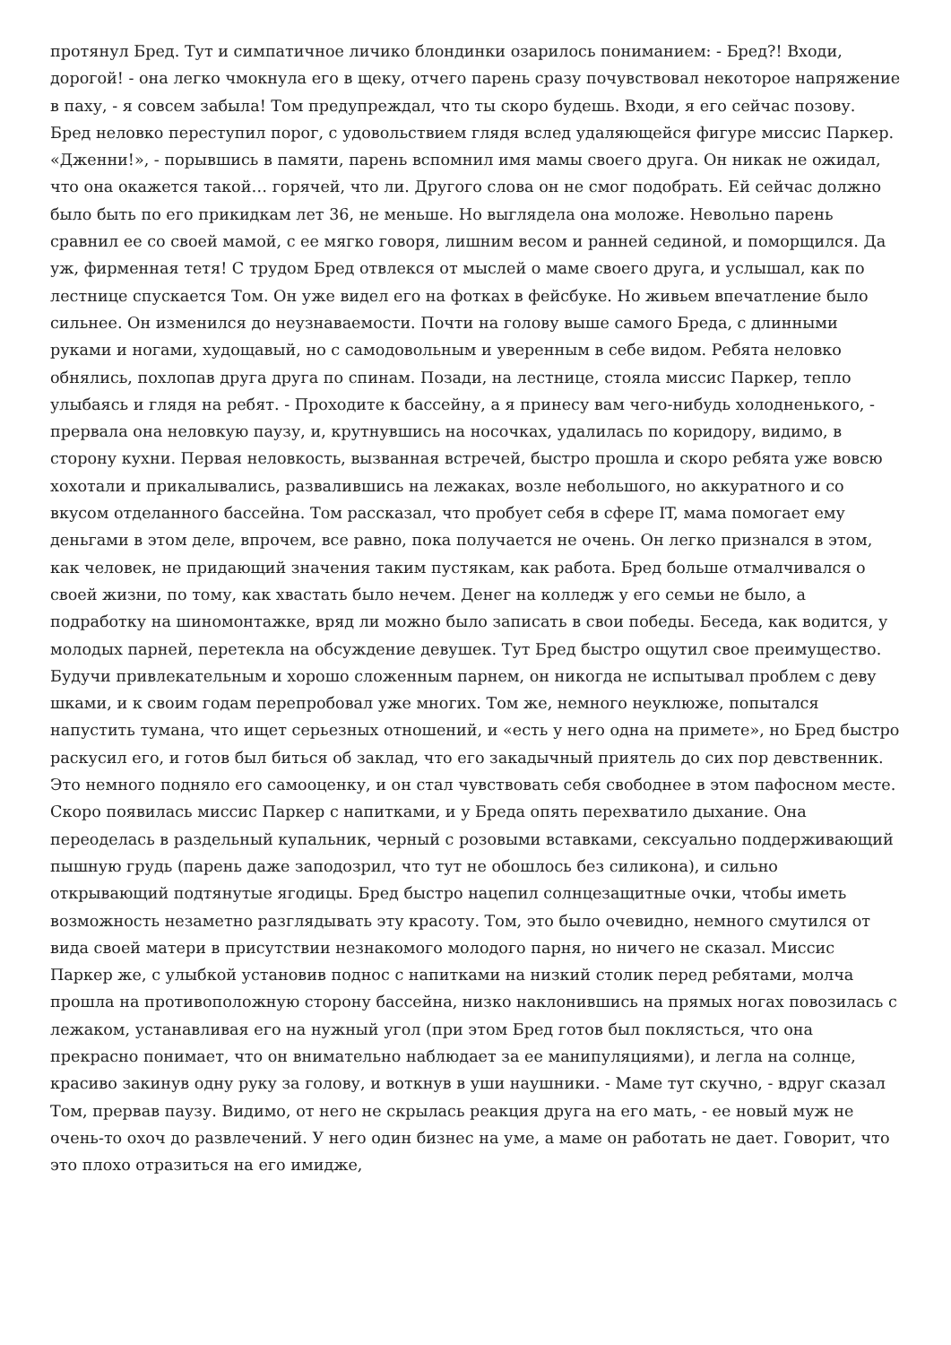протянул Бред. Тут и симпатичное личико блондинки озарилось пониманием: - Бред?! Входи, дорогой! - она легко чмокнула его в щеку, отчего парень сразу почувствовал некоторое напряжение в паху, - я совсем забыла! Том предупреждал, что ты скоро будешь. Входи, я его сейчас позову. Бред неловко переступил порог, с удовольствием глядя вслед удаляющейся фигуре миссис Паркер. «Дженни!», - порывшись в памяти, парень вспомнил имя мамы своего друга. Он никак не ожидал, что она окажется такой… горячей, что ли. Другого слова он не смог подобрать. Ей сейчас должно было быть по его прикидкам лет 36, не меньше. Но выглядела она моложе. Невольно парень сравнил ее со своей мамой, с ее мягко говоря, лишним весом и ранней сединой, и поморщился. Да уж, фирменная тетя! С трудом Бред отвлекся от мыслей о маме своего друга, и услышал, как по лестнице спускается Том. Он уже видел его на фотках в фейсбуке. Но живьем впечатление было сильнее. Он изменился до неузнаваемости. Почти на голову выше самого Бреда, с длинными руками и ногами, худощавый, но с самодовольным и уверенным в себе видом. Ребята неловко обнялись, похлопав друга друга по спинам. Позади, на лестнице, стояла миссис Паркер, тепло улыбаясь и глядя на ребят. - Проходите к бассейну, а я принесу вам чего-нибудь холодненького, - прервала она неловкую паузу, и, крутнувшись на носочках, удалилась по коридору, видимо, в сторону кухни. Первая неловкость, вызванная встречей, быстро прошла и скоро ребята уже вовсю хохотали и прикалывались, развалившись на лежаках, возле небольшого, но аккуратного и со вкусом отделанного бассейна. Том рассказал, что пробует себя в сфере IT, мама помогает ему деньгами в этом деле, впрочем, все равно, пока получается не очень. Он легко признался в этом, как человек, не придающий значения таким пустякам, как работа. Бред больше отмалчивался о своей жизни, по тому, как хвастать было нечем. Денег на колледж у его семьи не было, а подработку на шиномонтажке, вряд ли можно было записать в свои победы. Беседа, как водится, у молодых парней, перетекла на обсуждение девушек. Тут Бред быстро ощутил свое преимущество. Будучи привлекательным и хорошо сложенным парнем, он никогда не испытывал проблем с деву шками, и к своим годам перепробовал уже многих. Том же, немного неуклюже, попытался напустить тумана, что ищет серьезных отношений, и «есть у него одна на примете», но Бред быстро раскусил его, и готов был биться об заклад, что его закадычный приятель до сих пор девственник. Это немного подняло его самооценку, и он стал чувствовать себя свободнее в этом пафосном месте. Скоро появилась миссис Паркер с напитками, и у Бреда опять перехватило дыхание. Она переоделась в раздельный купальник, черный с розовыми вставками, сексуально поддерживающий пышную грудь (парень даже заподозрил, что тут не обошлось без силикона), и сильно открывающий подтянутые ягодицы. Бред быстро нацепил солнцезащитные очки, чтобы иметь возможность незаметно разглядывать эту красоту. Том, это было очевидно, немного смутился от вида своей матери в присутствии незнакомого молодого парня, но ничего не сказал. Миссис Паркер же, с улыбкой установив поднос с напитками на низкий столик перед ребятами, молча прошла на противоположную сторону бассейна, низко наклонившись на прямых ногах повозилась с лежаком, устанавливая его на нужный угол (при этом Бред готов был поклясться, что она прекрасно понимает, что он внимательно наблюдает за ее манипуляциями), и легла на солнце, красиво закинув одну руку за голову, и воткнув в уши наушники. - Маме тут скучно, - вдруг сказал Том, прервав паузу. Видимо, от него не скрылась реакция друга на его мать, - ее новый муж не очень-то охоч до развлечений. У него один бизнес на уме, а маме он работать не дает. Говорит, что это плохо отразиться на его имидже,